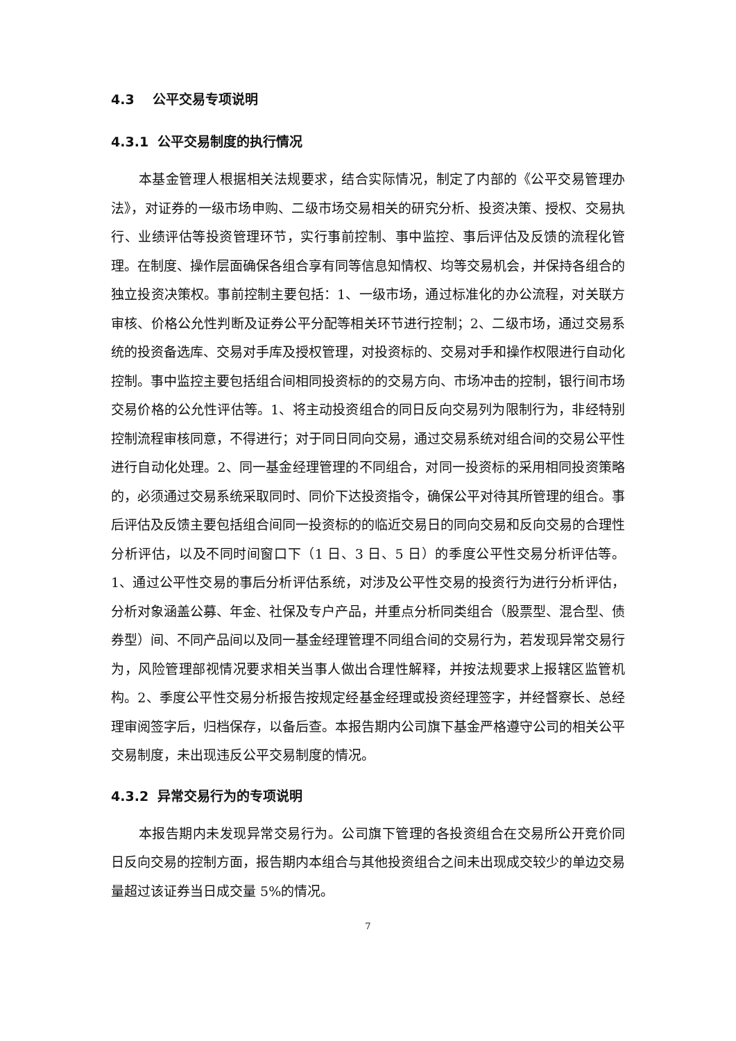4.3 公平交易专项说明
4.3.1 公平交易制度的执行情况
本基金管理人根据相关法规要求，结合实际情况，制定了内部的《公平交易管理办法》，对证券的一级市场申购、二级市场交易相关的研究分析、投资决策、授权、交易执行、业绩评估等投资管理环节，实行事前控制、事中监控、事后评估及反馈的流程化管理。在制度、操作层面确保各组合享有同等信息知情权、均等交易机会，并保持各组合的独立投资决策权。事前控制主要包括：1、一级市场，通过标准化的办公流程，对关联方审核、价格公允性判断及证券公平分配等相关环节进行控制；2、二级市场，通过交易系统的投资备选库、交易对手库及授权管理，对投资标的、交易对手和操作权限进行自动化控制。事中监控主要包括组合间相同投资标的的交易方向、市场冲击的控制，银行间市场交易价格的公允性评估等。1、将主动投资组合的同日反向交易列为限制行为，非经特别控制流程审核同意，不得进行；对于同日同向交易，通过交易系统对组合间的交易公平性进行自动化处理。2、同一基金经理管理的不同组合，对同一投资标的采用相同投资策略的，必须通过交易系统采取同时、同价下达投资指令，确保公平对待其所管理的组合。事后评估及反馈主要包括组合间同一投资标的的临近交易日的同向交易和反向交易的合理性分析评估，以及不同时间窗口下（1 日、3 日、5 日）的季度公平性交易分析评估等。1、通过公平性交易的事后分析评估系统，对涉及公平性交易的投资行为进行分析评估，分析对象涵盖公募、年金、社保及专户产品，并重点分析同类组合（股票型、混合型、债券型）间、不同产品间以及同一基金经理管理不同组合间的交易行为，若发现异常交易行为，风险管理部视情况要求相关当事人做出合理性解释，并按法规要求上报辖区监管机构。2、季度公平性交易分析报告按规定经基金经理或投资经理签字，并经督察长、总经理审阅签字后，归档保存，以备后查。本报告期内公司旗下基金严格遵守公司的相关公平交易制度，未出现违反公平交易制度的情况。
4.3.2 异常交易行为的专项说明
本报告期内未发现异常交易行为。公司旗下管理的各投资组合在交易所公开竞价同日反向交易的控制方面，报告期内本组合与其他投资组合之间未出现成交较少的单边交易量超过该证券当日成交量 5%的情况。
7